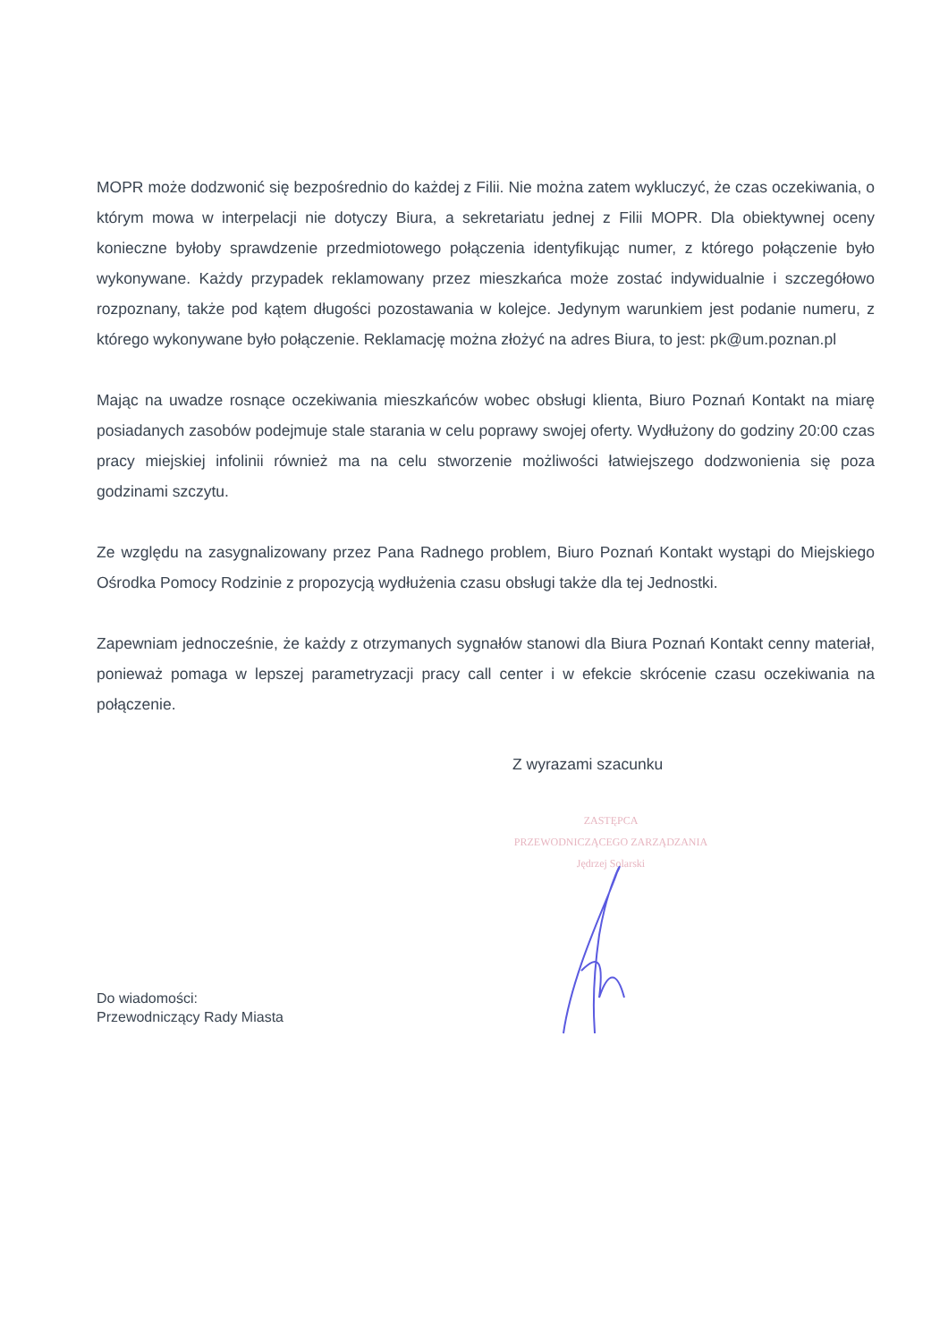MOPR może dodzwonić się bezpośrednio do każdej z Filii. Nie można zatem wykluczyć, że czas oczekiwania, o którym mowa w interpelacji nie dotyczy Biura, a sekretariatu jednej z Filii MOPR. Dla obiektywnej oceny konieczne byłoby sprawdzenie przedmiotowego połączenia identyfikując numer, z którego połączenie było wykonywane. Każdy przypadek reklamowany przez mieszkańca może zostać indywidualnie i szczegółowo rozpoznany, także pod kątem długości pozostawania w kolejce. Jedynym warunkiem jest podanie numeru, z którego wykonywane było połączenie. Reklamację można złożyć na adres Biura, to jest: pk@um.poznan.pl
Mając na uwadze rosnące oczekiwania mieszkańców wobec obsługi klienta, Biuro Poznań Kontakt na miarę posiadanych zasobów podejmuje stale starania w celu poprawy swojej oferty. Wydłużony do godziny 20:00 czas pracy miejskiej infolinii również ma na celu stworzenie możliwości łatwiejszego dodzwonienia się poza godzinami szczytu.
Ze względu na zasygnalizowany przez Pana Radnego problem, Biuro Poznań Kontakt wystąpi do Miejskiego Ośrodka Pomocy Rodzinie z propozycją wydłużenia czasu obsługi także dla tej Jednostki.
Zapewniam jednocześnie, że każdy z otrzymanych sygnałów stanowi dla Biura Poznań Kontakt cenny materiał, ponieważ pomaga w lepszej parametryzacji pracy call center i w efekcie skrócenie czasu oczekiwania na połączenie.
Z wyrazami szacunku
ZASTĘPCA
PRZEWODNICZĄCEGO ZARZĄDZANIA
Jędrzej Solarski
Do wiadomości:
Przewodniczący Rady Miasta